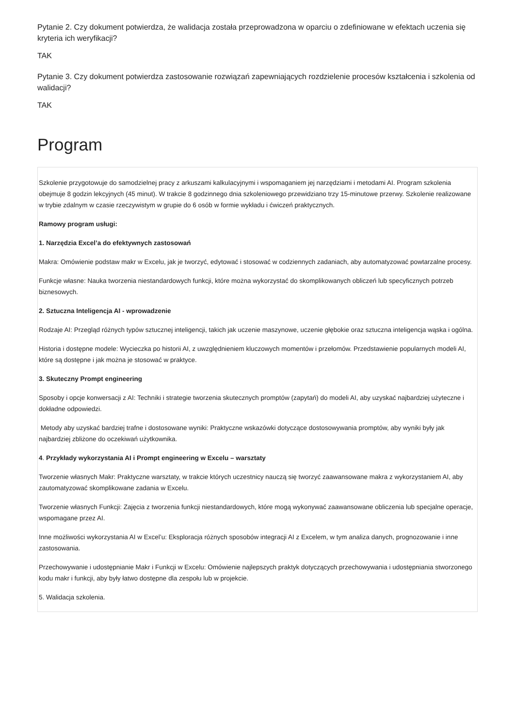Pytanie 2. Czy dokument potwierdza, że walidacja została przeprowadzona w oparciu o zdefiniowane w efektach uczenia się kryteria ich weryfikacji?
TAK
Pytanie 3. Czy dokument potwierdza zastosowanie rozwiązań zapewniających rozdzielenie procesów kształcenia i szkolenia od walidacji?
TAK
Program
Szkolenie przygotowuje do samodzielnej pracy z arkuszami kalkulacyjnymi i wspomaganiem jej narzędziami i metodami AI. Program szkolenia obejmuje 8 godzin lekcyjnych (45 minut). W trakcie 8 godzinnego dnia szkoleniowego przewidziano trzy 15-minutowe przerwy. Szkolenie realizowane w trybie zdalnym w czasie rzeczywistym w grupie do 6 osób w formie wykładu i ćwiczeń praktycznych.
Ramowy program usługi:
1. Narzędzia Excel’a do efektywnych zastosowań
Makra: Omówienie podstaw makr w Excelu, jak je tworzyć, edytować i stosować w codziennych zadaniach, aby automatyzować powtarzalne procesy.
Funkcje własne: Nauka tworzenia niestandardowych funkcji, które można wykorzystać do skomplikowanych obliczeń lub specyficznych potrzeb biznesowych.
2. Sztuczna Inteligencja AI - wprowadzenie
Rodzaje AI: Przegląd różnych typów sztucznej inteligencji, takich jak uczenie maszynowe, uczenie głębokie oraz sztuczna inteligencja wąska i ogólna.
Historia i dostępne modele: Wycieczka po historii AI, z uwzględnieniem kluczowych momentów i przełomów. Przedstawienie popularnych modeli AI, które są dostępne i jak można je stosować w praktyce.
3. Skuteczny Prompt engineering
Sposoby i opcje konwersacji z AI: Techniki i strategie tworzenia skutecznych promptów (zapytań) do modeli AI, aby uzyskać najbardziej użyteczne i dokładne odpowiedzi.
Metody aby uzyskać bardziej trafne i dostosowane wyniki: Praktyczne wskazówki dotyczące dostosowywania promptów, aby wyniki były jak najbardziej zbliżone do oczekiwań użytkownika.
4. Przykłady wykorzystania AI i Prompt engineering w Excelu – warsztaty
Tworzenie własnych Makr: Praktyczne warsztaty, w trakcie których uczestnicy nauczą się tworzyć zaawansowane makra z wykorzystaniem AI, aby zautomatyzować skomplikowane zadania w Excelu.
Tworzenie własnych Funkcji: Zajęcia z tworzenia funkcji niestandardowych, które mogą wykonywać zaawansowane obliczenia lub specjalne operacje, wspomagane przez AI.
Inne możliwości wykorzystania AI w Excel’u: Eksploracja różnych sposobów integracji AI z Excelem, w tym analiza danych, prognozowanie i inne zastosowania.
Przechowywanie i udostępnianie Makr i Funkcji w Excelu: Omówienie najlepszych praktyk dotyczących przechowywania i udostępniania stworzonego kodu makr i funkcji, aby były łatwo dostępne dla zespołu lub w projekcie.
5. Walidacja szkolenia.